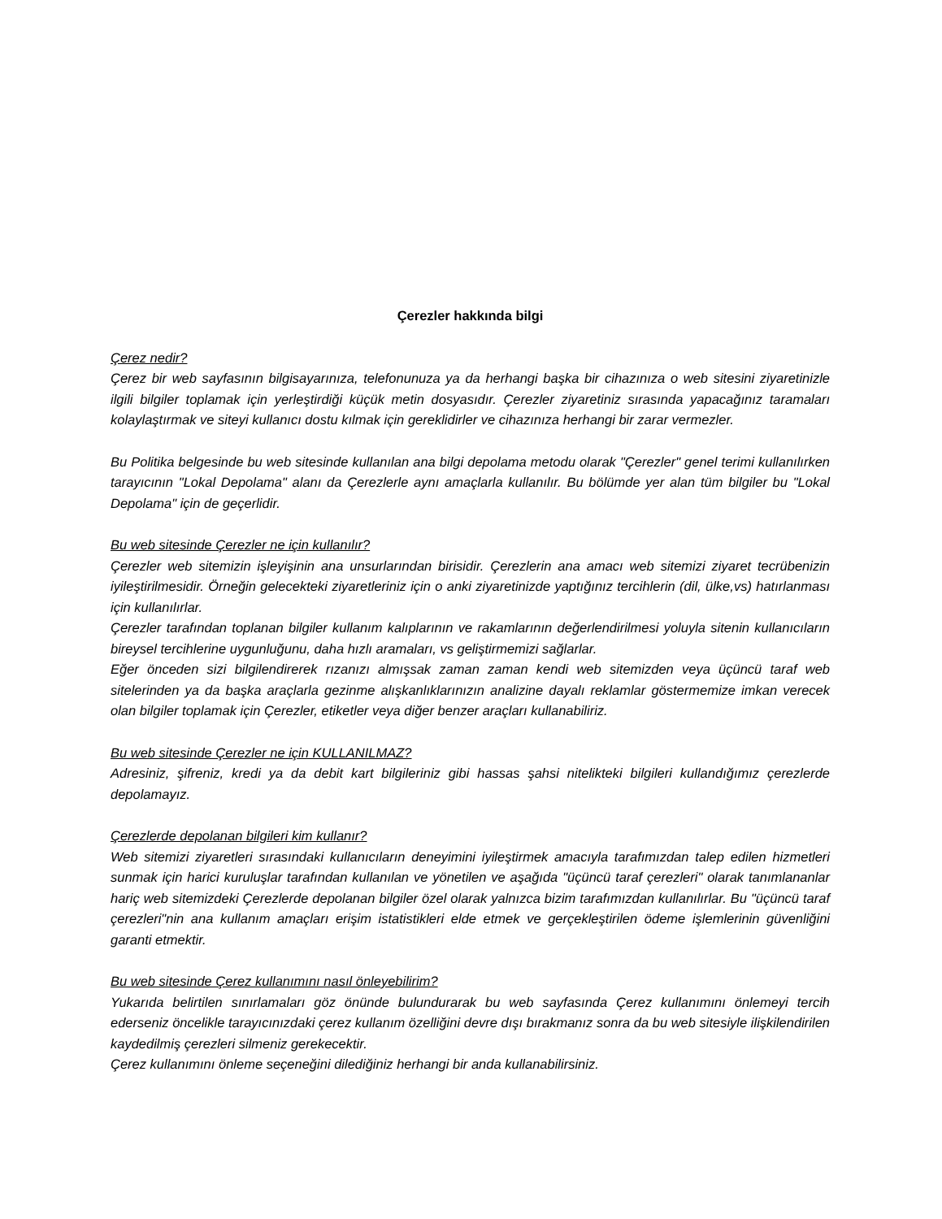Çerezler hakkında bilgi
Çerez nedir?
Çerez bir web sayfasının bilgisayarınıza, telefonunuza ya da herhangi başka bir cihazınıza o web sitesini ziyaretinizle ilgili bilgiler toplamak için yerleştirdiği küçük metin dosyasıdır. Çerezler ziyaretiniz sırasında yapacağınız taramaları kolaylaştırmak ve siteyi kullanıcı dostu kılmak için gereklidirler ve cihazınıza herhangi bir zarar vermezler.
Bu Politika belgesinde bu web sitesinde kullanılan ana bilgi depolama metodu olarak "Çerezler" genel terimi kullanılırken tarayıcının "Lokal Depolama" alanı da Çerezlerle aynı amaçlarla kullanılır. Bu bölümde yer alan tüm bilgiler bu "Lokal Depolama" için de geçerlidir.
Bu web sitesinde Çerezler ne için kullanılır?
Çerezler web sitemizin işleyişinin ana unsurlarından birisidir. Çerezlerin ana amacı web sitemizi ziyaret tecrübenizin iyileştirilmesidir. Örneğin gelecekteki ziyaretleriniz için o anki ziyaretinizde yaptığınız tercihlerin (dil, ülke,vs) hatırlanması için kullanılırlar.
Çerezler tarafından toplanan bilgiler kullanım kalıplarının ve rakamlarının değerlendirilmesi yoluyla sitenin kullanıcıların bireysel tercihlerine uygunluğunu, daha hızlı aramaları, vs geliştirmemizi sağlarlar.
Eğer önceden sizi bilgilendirerek rızanızı almışsak zaman zaman kendi web sitemizden veya üçüncü taraf web sitelerinden ya da başka araçlarla gezinme alışkanlıklarınızın analizine dayalı reklamlar göstermemize imkan verecek olan bilgiler toplamak için Çerezler, etiketler veya diğer benzer araçları kullanabiliriz.
Bu web sitesinde Çerezler ne için KULLANILMAZ?
Adresiniz, şifreniz, kredi ya da debit kart bilgileriniz gibi hassas şahsi nitelikteki bilgileri kullandığımız çerezlerde depolamayız.
Çerezlerde depolanan bilgileri kim kullanır?
Web sitemizi ziyaretleri sırasındaki kullanıcıların deneyimini iyileştirmek amacıyla tarafımızdan talep edilen hizmetleri sunmak için harici kuruluşlar tarafından kullanılan ve yönetilen ve aşağıda "üçüncü taraf çerezleri" olarak tanımlananlar hariç web sitemizdeki Çerezlerde depolanan bilgiler özel olarak yalnızca bizim tarafımızdan kullanılırlar. Bu "üçüncü taraf çerezleri"nin ana kullanım amaçları erişim istatistikleri elde etmek ve gerçekleştirilen ödeme işlemlerinin güvenliğini garanti etmektir.
Bu web sitesinde Çerez kullanımını nasıl önleyebilirim?
Yukarıda belirtilen sınırlamaları göz önünde bulundurarak bu web sayfasında Çerez kullanımını önlemeyi tercih ederseniz öncelikle tarayıcınızdaki çerez kullanım özelliğini devre dışı bırakmanız sonra da bu web sitesiyle ilişkilendirilen kaydedilmiş çerezleri silmeniz gerekecektir.
Çerez kullanımını önleme seçeneğini dilediğiniz herhangi bir anda kullanabilirsiniz.